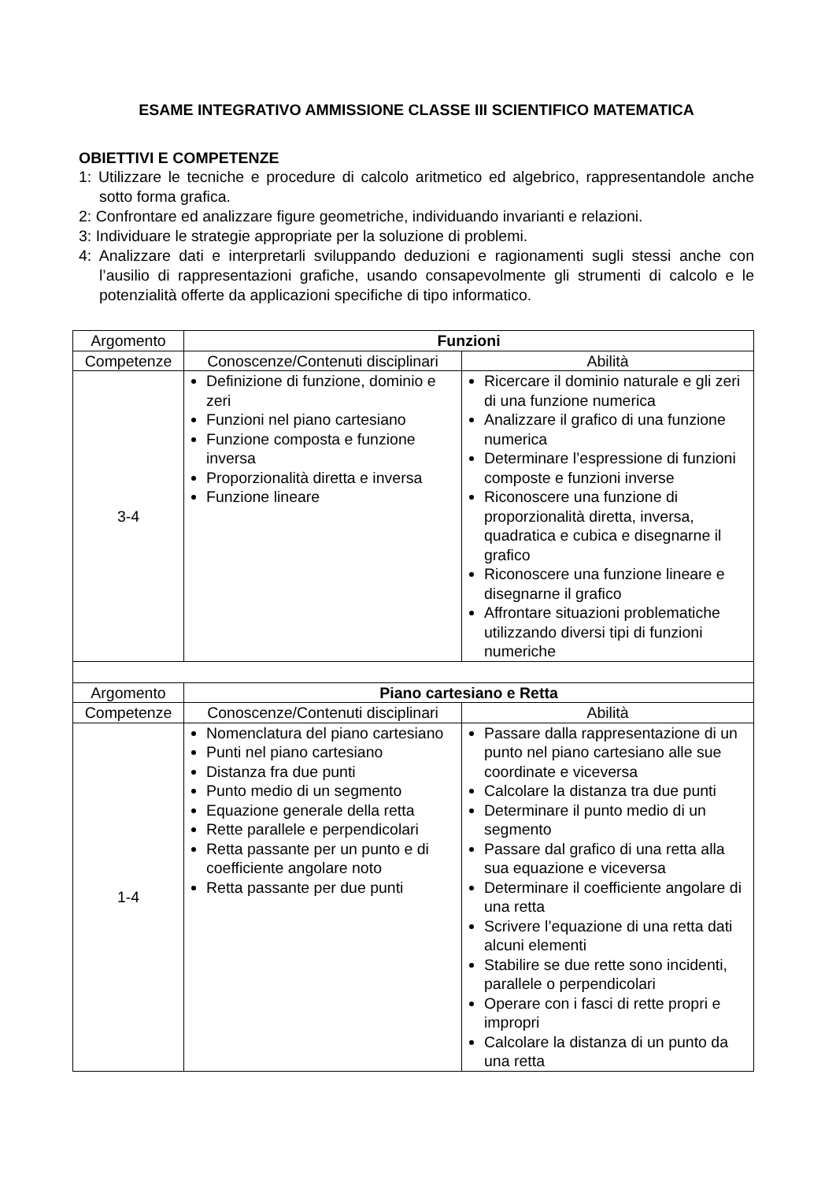ESAME INTEGRATIVO AMMISSIONE CLASSE III SCIENTIFICO MATEMATICA
OBIETTIVI E COMPETENZE
1: Utilizzare le tecniche e procedure di calcolo aritmetico ed algebrico, rappresentandole anche sotto forma grafica.
2: Confrontare ed analizzare figure geometriche, individuando invarianti e relazioni.
3: Individuare le strategie appropriate per la soluzione di problemi.
4: Analizzare dati e interpretarli sviluppando deduzioni e ragionamenti sugli stessi anche con l’ausilio di rappresentazioni grafiche, usando consapevolmente gli strumenti di calcolo e le potenzialità offerte da applicazioni specifiche di tipo informatico.
| Argomento | Funzioni | |
| --- | --- | --- |
| Competenze | Conoscenze/Contenuti disciplinari | Abilità |
| 3-4 | Definizione di funzione, dominio e zeri Funzioni nel piano cartesiano Funzione composta e funzione inversa Proporzionalità diretta e inversa Funzione lineare | Ricercare il dominio naturale e gli zeri di una funzione numerica Analizzare il grafico di una funzione numerica Determinare l’espressione di funzioni composte e funzioni inverse Riconoscere una funzione di proporzionalità diretta, inversa, quadratica e cubica e disegnarne il grafico Riconoscere una funzione lineare e disegnarne il grafico Affrontare situazioni problematiche utilizzando diversi tipi di funzioni numeriche |
| Argomento | Piano cartesiano e Retta | |
| Competenze | Conoscenze/Contenuti disciplinari | Abilità |
| 1-4 | Nomenclatura del piano cartesiano Punti nel piano cartesiano Distanza fra due punti Punto medio di un segmento Equazione generale della retta Rette parallele e perpendicolari Retta passante per un punto e di coefficiente angolare noto Retta passante per due punti | Passare dalla rappresentazione di un punto nel piano cartesiano alle sue coordinate e viceversa Calcolare la distanza tra due punti Determinare il punto medio di un segmento Passare dal grafico di una retta alla sua equazione e viceversa Determinare il coefficiente angolare di una retta Scrivere l’equazione di una retta dati alcuni elementi Stabilire se due rette sono incidenti, parallele o perpendicolari Operare con i fasci di rette propri e impropri Calcolare la distanza di un punto da una retta |